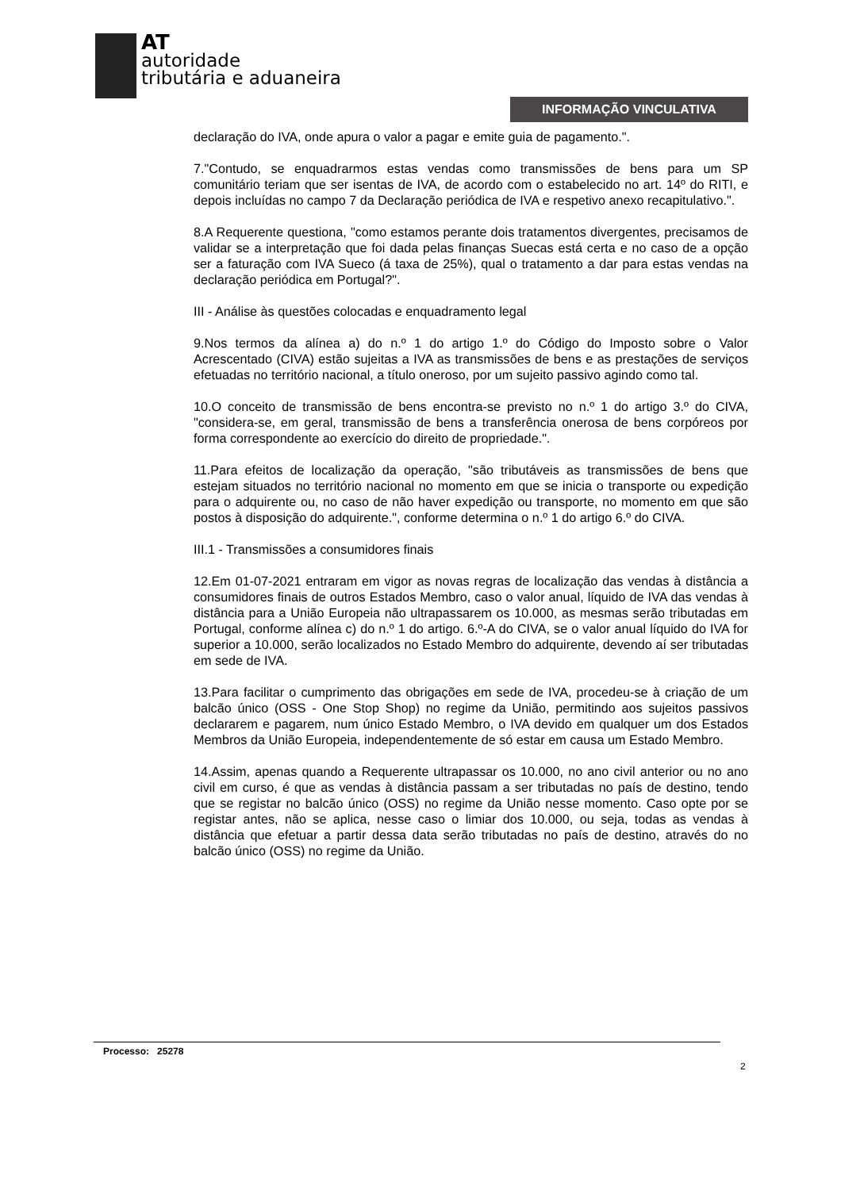AT
autoridade
tributária e aduaneira
INFORMAÇÃO VINCULATIVA
declaração do IVA, onde apura o valor a pagar e emite guia de pagamento.".
7."Contudo, se enquadrarmos estas vendas como transmissões de bens para um SP comunitário teriam que ser isentas de IVA, de acordo com o estabelecido no art. 14º do RITI, e depois incluídas no campo 7 da Declaração periódica de IVA e respetivo anexo recapitulativo.".
8.A Requerente questiona, "como estamos perante dois tratamentos divergentes, precisamos de validar se a interpretação que foi dada pelas finanças Suecas está certa e no caso de a opção ser a faturação com IVA Sueco (á taxa de 25%), qual o tratamento a dar para estas vendas na declaração periódica em Portugal?".
III - Análise às questões colocadas e enquadramento legal
9.Nos termos da alínea a) do n.º 1 do artigo 1.º do Código do Imposto sobre o Valor Acrescentado (CIVA) estão sujeitas a IVA as transmissões de bens e as prestações de serviços efetuadas no território nacional, a título oneroso, por um sujeito passivo agindo como tal.
10.O conceito de transmissão de bens encontra-se previsto no n.º 1 do artigo 3.º do CIVA, "considera-se, em geral, transmissão de bens a transferência onerosa de bens corpóreos por forma correspondente ao exercício do direito de propriedade.".
11.Para efeitos de localização da operação, "são tributáveis as transmissões de bens que estejam situados no território nacional no momento em que se inicia o transporte ou expedição para o adquirente ou, no caso de não haver expedição ou transporte, no momento em que são postos à disposição do adquirente.", conforme determina o n.º 1 do artigo 6.º do CIVA.
III.1 - Transmissões a consumidores finais
12.Em 01-07-2021 entraram em vigor as novas regras de localização das vendas à distância a consumidores finais de outros Estados Membro, caso o valor anual, líquido de IVA das vendas à distância para a União Europeia não ultrapassarem os 10.000, as mesmas serão tributadas em Portugal, conforme alínea c) do n.º 1 do artigo. 6.º-A do CIVA, se o valor anual líquido do IVA for superior a 10.000, serão localizados no Estado Membro do adquirente, devendo aí ser tributadas em sede de IVA.
13.Para facilitar o cumprimento das obrigações em sede de IVA, procedeu-se à criação de um balcão único (OSS - One Stop Shop) no regime da União, permitindo aos sujeitos passivos declararem e pagarem, num único Estado Membro, o IVA devido em qualquer um dos Estados Membros da União Europeia, independentemente de só estar em causa um Estado Membro.
14.Assim, apenas quando a Requerente ultrapassar os 10.000, no ano civil anterior ou no ano civil em curso, é que as vendas à distância passam a ser tributadas no país de destino, tendo que se registar no balcão único (OSS) no regime da União nesse momento. Caso opte por se registar antes, não se aplica, nesse caso o limiar dos 10.000, ou seja, todas as vendas à distância que efetuar a partir dessa data serão tributadas no país de destino, através do no balcão único (OSS) no regime da União.
Processo: 25278
2